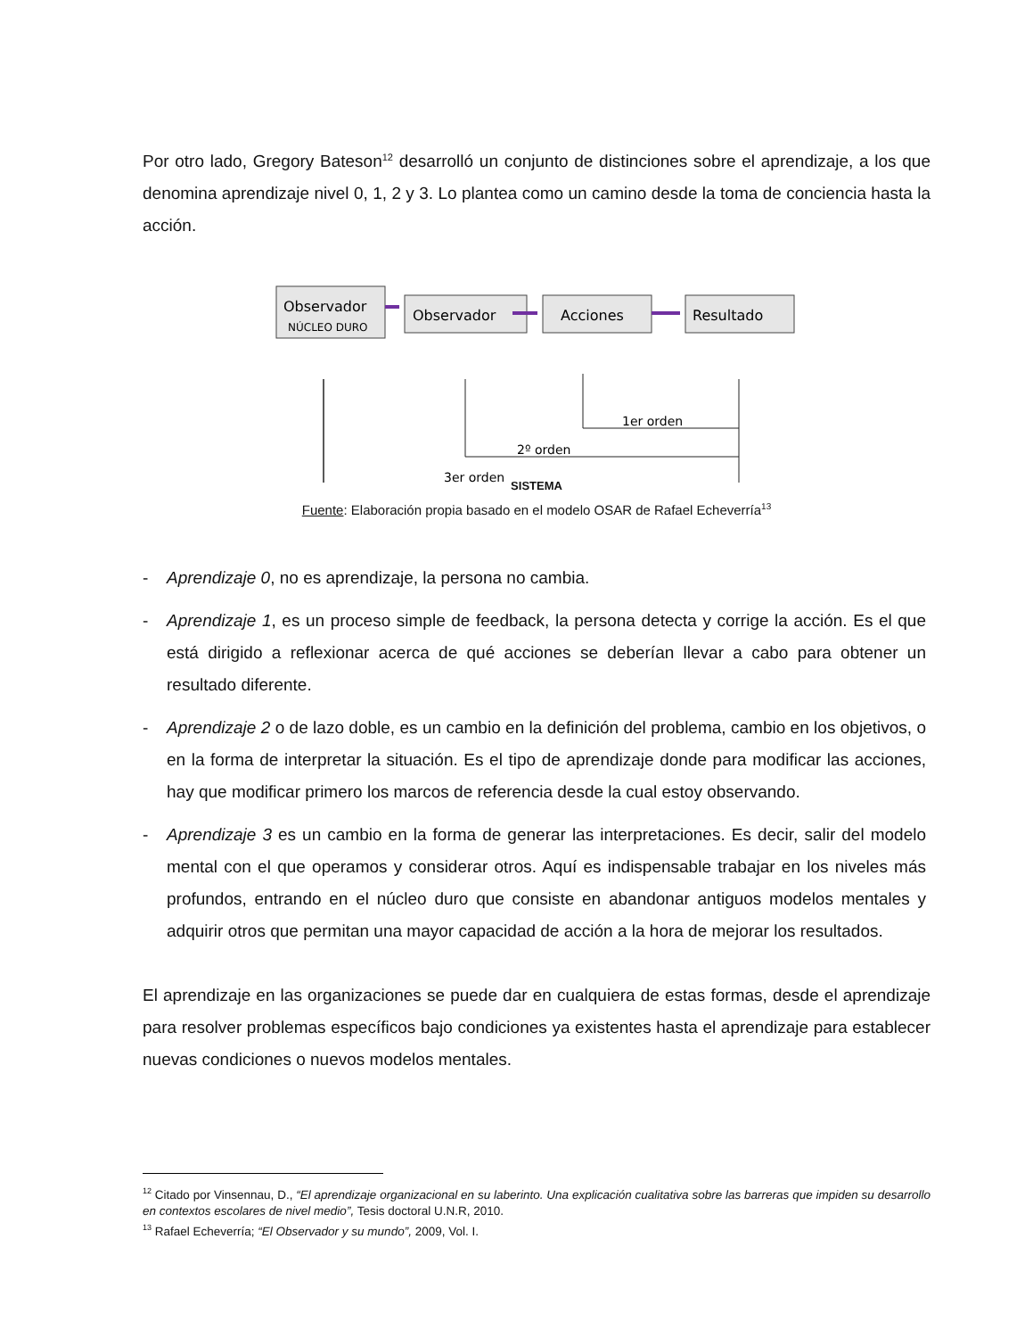Por otro lado, Gregory Bateson<sup>12</sup> desarrolló un conjunto de distinciones sobre el aprendizaje, a los que denomina aprendizaje nivel 0, 1, 2 y 3. Lo plantea como un camino desde la toma de conciencia hasta la acción.
Observador
NÚCLEO DURO
Observador
Acciones
Resultado
1er orden
2º orden
3er orden
SISTEMA
Fuente: Elaboración propia basado en el modelo OSAR de Rafael Echeverría<sup>13</sup>
- Aprendizaje 0, no es aprendizaje, la persona no cambia.
- Aprendizaje 1, es un proceso simple de feedback, la persona detecta y corrige la acción. Es el que está dirigido a reflexionar acerca de qué acciones se deberían llevar a cabo para obtener un resultado diferente.
- Aprendizaje 2 o de lazo doble, es un cambio en la definición del problema, cambio en los objetivos, o en la forma de interpretar la situación. Es el tipo de aprendizaje donde para modificar las acciones, hay que modificar primero los marcos de referencia desde la cual estoy observando.
- Aprendizaje 3 es un cambio en la forma de generar las interpretaciones. Es decir, salir del modelo mental con el que operamos y considerar otros. Aquí es indispensable trabajar en los niveles más profundos, entrando en el núcleo duro que consiste en abandonar antiguos modelos mentales y adquirir otros que permitan una mayor capacidad de acción a la hora de mejorar los resultados.
El aprendizaje en las organizaciones se puede dar en cualquiera de estas formas, desde el aprendizaje para resolver problemas específicos bajo condiciones ya existentes hasta el aprendizaje para establecer nuevas condiciones o nuevos modelos mentales.
<sup>12</sup> Citado por Vinsennau, D., “El aprendizaje organizacional en su laberinto. Una explicación cualitativa sobre las barreras que impiden su desarrollo en contextos escolares de nivel medio”, Tesis doctoral U.N.R, 2010.
<sup>13</sup> Rafael Echeverría; “El Observador y su mundo”, 2009, Vol. I.